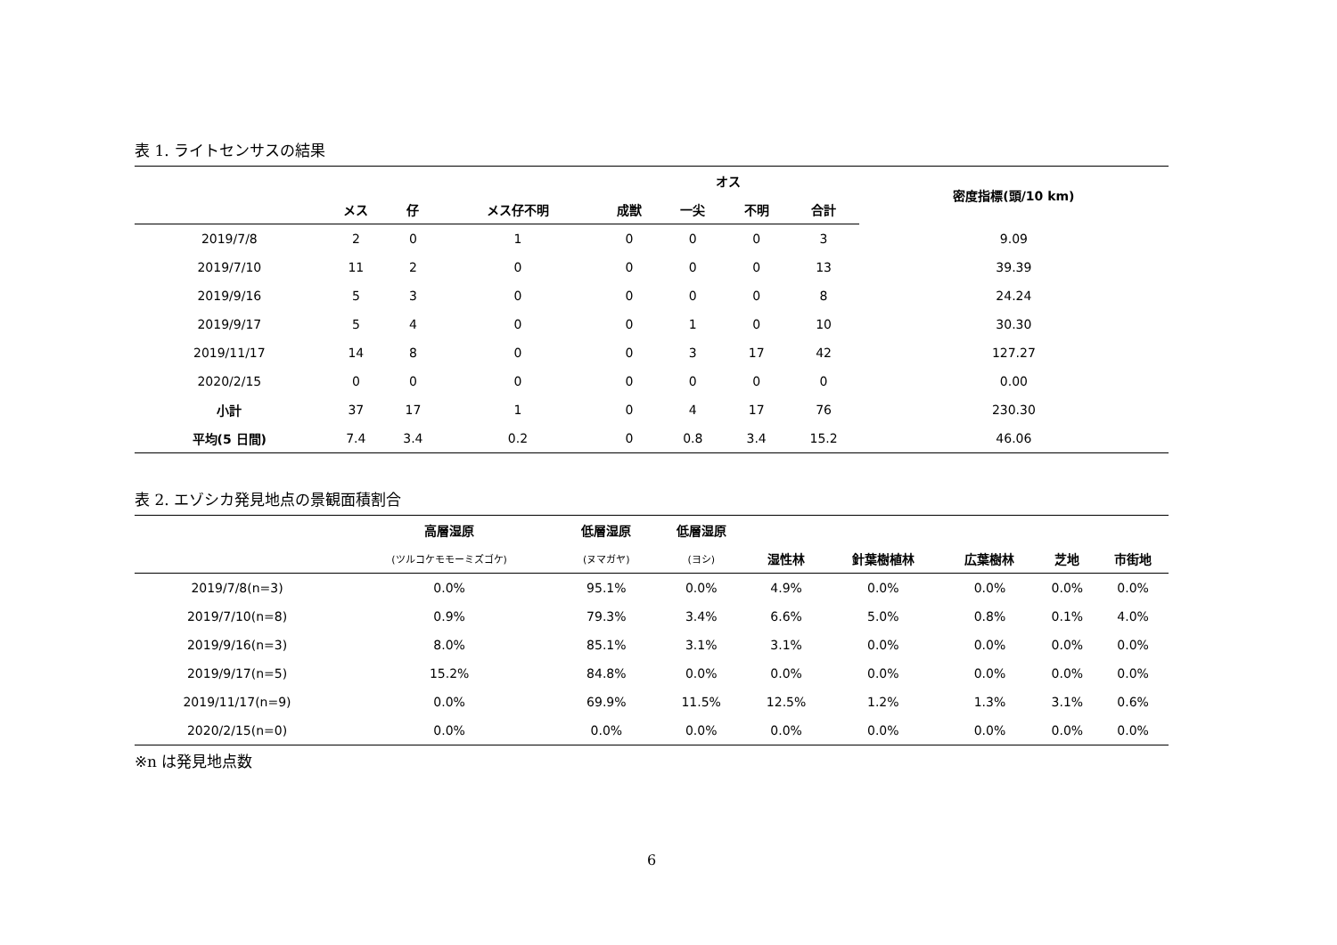表 1. ライトセンサスの結果
| | | | | オス | | | | 密度指標(頭/10 km) |
| --- | --- | --- | --- | --- | --- | --- | --- | --- |
| | メス | 仔 | メス仔不明 | 成獣 | 一尖 | 不明 | 合計 | |
| 2019/7/8 | 2 | 0 | 1 | 0 | 0 | 0 | 3 | 9.09 |
| 2019/7/10 | 11 | 2 | 0 | 0 | 0 | 0 | 13 | 39.39 |
| 2019/9/16 | 5 | 3 | 0 | 0 | 0 | 0 | 8 | 24.24 |
| 2019/9/17 | 5 | 4 | 0 | 0 | 1 | 0 | 10 | 30.30 |
| 2019/11/17 | 14 | 8 | 0 | 0 | 3 | 17 | 42 | 127.27 |
| 2020/2/15 | 0 | 0 | 0 | 0 | 0 | 0 | 0 | 0.00 |
| 小計 | 37 | 17 | 1 | 0 | 4 | 17 | 76 | 230.30 |
| 平均(5 日間) | 7.4 | 3.4 | 0.2 | 0 | 0.8 | 3.4 | 15.2 | 46.06 |
表 2. エゾシカ発見地点の景観面積割合
| | 高層湿原 | 低層湿原 | 低層湿原 | | | | | |
| --- | --- | --- | --- | --- | --- | --- | --- | --- |
| | (ツルコケモモーミズゴケ) | (ヌマガヤ) | (ヨシ) | 湿性林 | 針葉樹植林 | 広葉樹林 | 芝地 | 市街地 |
| 2019/7/8(n=3) | 0.0% | 95.1% | 0.0% | 4.9% | 0.0% | 0.0% | 0.0% | 0.0% |
| 2019/7/10(n=8) | 0.9% | 79.3% | 3.4% | 6.6% | 5.0% | 0.8% | 0.1% | 4.0% |
| 2019/9/16(n=3) | 8.0% | 85.1% | 3.1% | 3.1% | 0.0% | 0.0% | 0.0% | 0.0% |
| 2019/9/17(n=5) | 15.2% | 84.8% | 0.0% | 0.0% | 0.0% | 0.0% | 0.0% | 0.0% |
| 2019/11/17(n=9) | 0.0% | 69.9% | 11.5% | 12.5% | 1.2% | 1.3% | 3.1% | 0.6% |
| 2020/2/15(n=0) | 0.0% | 0.0% | 0.0% | 0.0% | 0.0% | 0.0% | 0.0% | 0.0% |
※n は発見地点数
6